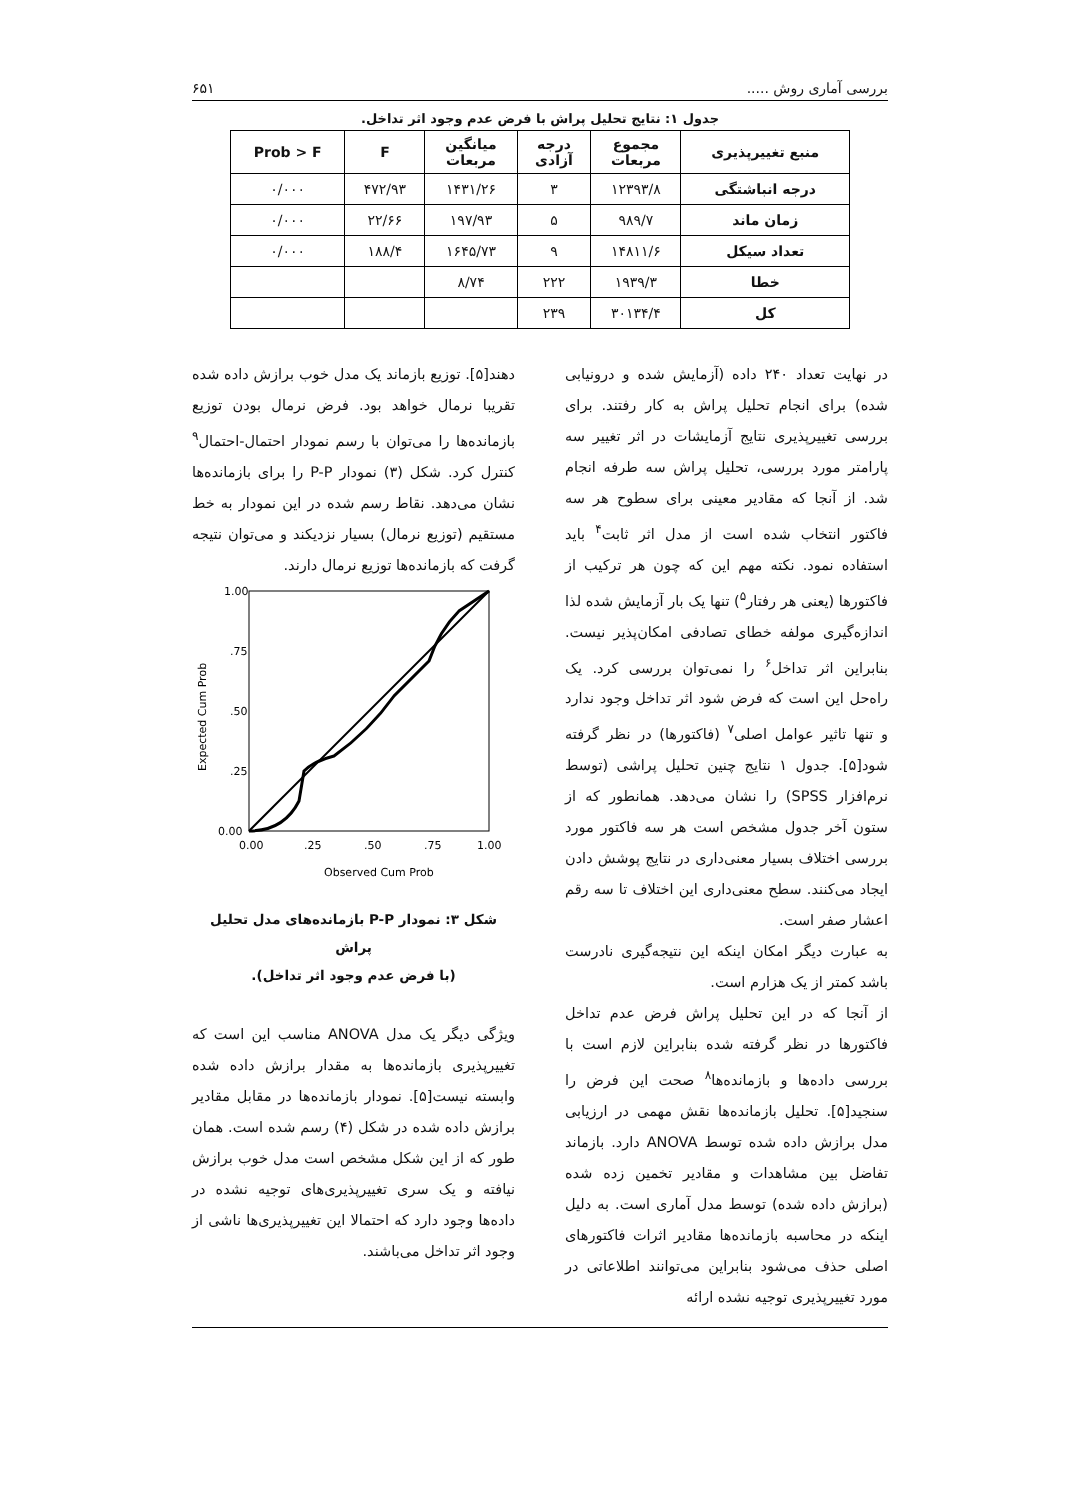بررسی آماری روش ..... ۶۵۱
جدول ۱: نتایج تحلیل پراش با فرض عدم وجود اثر تداخل.
| منبع تغییرپذیری | مجموع مربعات | درجه آزادی | میانگین مربعات | F | Prob > F |
| --- | --- | --- | --- | --- | --- |
| درجه انباشتگی | ۱۲۳۹۳/۸ | ۳ | ۱۴۳۱/۲۶ | ۴۷۲/۹۳ | ۰/۰۰۰ |
| زمان ماند | ۹۸۹/۷ | ۵ | ۱۹۷/۹۳ | ۲۲/۶۶ | ۰/۰۰۰ |
| تعداد سیکل | ۱۴۸۱۱/۶ | ۹ | ۱۶۴۵/۷۳ | ۱۸۸/۴ | ۰/۰۰۰ |
| خطا | ۱۹۳۹/۳ | ۲۲۲ | ۸/۷۴ | | |
| کل | ۳۰۱۳۴/۴ | ۲۳۹ | | | |
در نهایت تعداد ۲۴۰ داده (آزمایش شده و درونیابی شده) برای انجام تحلیل پراش به کار رفتند. برای بررسی تغییرپذیری نتایج آزمایشات در اثر تغییر سه پارامتر مورد بررسی، تحلیل پراش سه طرفه انجام شد. از آنجا که مقادیر معینی برای سطوح هر سه فاکتور انتخاب شده است از مدل اثر ثابت<sup>۴</sup> باید استفاده نمود. نکته مهم این که چون هر ترکیب از فاکتورها (یعنی هر رفتار<sup>۵</sup>) تنها یک بار آزمایش شده لذا اندازه‌گیری مولفه خطای تصادفی امکان‌پذیر نیست. بنابراین اثر تداخل<sup>۶</sup> را نمی‌توان بررسی کرد. یک راه‌حل این است که فرض شود اثر تداخل وجود ندارد و تنها تاثیر عوامل اصلی<sup>۷</sup> (فاکتورها) در نظر گرفته شود[۵]. جدول ۱ نتایج چنین تحلیل پراشی (توسط نرم‌افزار SPSS) را نشان می‌دهد. همانطور که از ستون آخر جدول مشخص است هر سه فاکتور مورد بررسی اختلاف بسیار معنی‌داری در نتایج پوشش دادن ایجاد می‌کنند. سطح معنی‌داری این اختلاف تا سه رقم اعشار صفر است.
به عبارت دیگر امکان اینکه این نتیجه‌گیری نادرست باشد کمتر از یک هزارم است.
از آنجا که در این تحلیل پراش فرض عدم تداخل فاکتورها در نظر گرفته شده بنابراین لازم است با بررسی داده‌ها و بازمانده‌ها<sup>۸</sup> صحت این فرض را سنجید[۵]. تحلیل بازمانده‌ها نقش مهمی در ارزیابی مدل برازش داده شده توسط ANOVA دارد. بازماند تفاضل بین مشاهدات و مقادیر تخمین زده شده (برازش داده شده) توسط مدل آماری است. به دلیل اینکه در محاسبه بازمانده‌ها مقادیر اثرات فاکتورهای اصلی حذف می‌شود بنابراین می‌توانند اطلاعاتی در مورد تغییرپذیری توجیه نشده ارائه
دهند[۵]. توزیع بازماند یک مدل خوب برازش داده شده تقریبا نرمال خواهد بود. فرض نرمال بودن توزیع بازمانده‌ها را می‌توان با رسم نمودار احتمال-احتمال<sup>۹</sup> کنترل کرد. شکل (۳) نمودار P-P را برای بازمانده‌ها نشان می‌دهد. نقاط رسم شده در این نمودار به خط مستقیم (توزیع نرمال) بسیار نزدیکند و می‌توان نتیجه گرفت که بازمانده‌ها توزیع نرمال دارند.
1.00
.75
.50
.25
0.00
0.00
.25
.50
.75
1.00
Observed Cum Prob
Expected Cum Prob
شکل ۳: نمودار P-P بازمانده‌های مدل تحلیل پراش
(با فرض عدم وجود اثر تداخل).
ویژگی دیگر یک مدل ANOVA مناسب این است که تغییرپذیری بازمانده‌ها به مقدار برازش داده شده وابسته نیست[۵]. نمودار بازمانده‌ها در مقابل مقادیر برازش داده شده در شکل (۴) رسم شده است. همان طور که از این شکل مشخص است مدل خوب برازش نیافته و یک سری تغییرپذیری‌های توجیه نشده در داده‌ها وجود دارد که احتمالا این تغییرپذیری‌ها ناشی از وجود اثر تداخل می‌باشند.